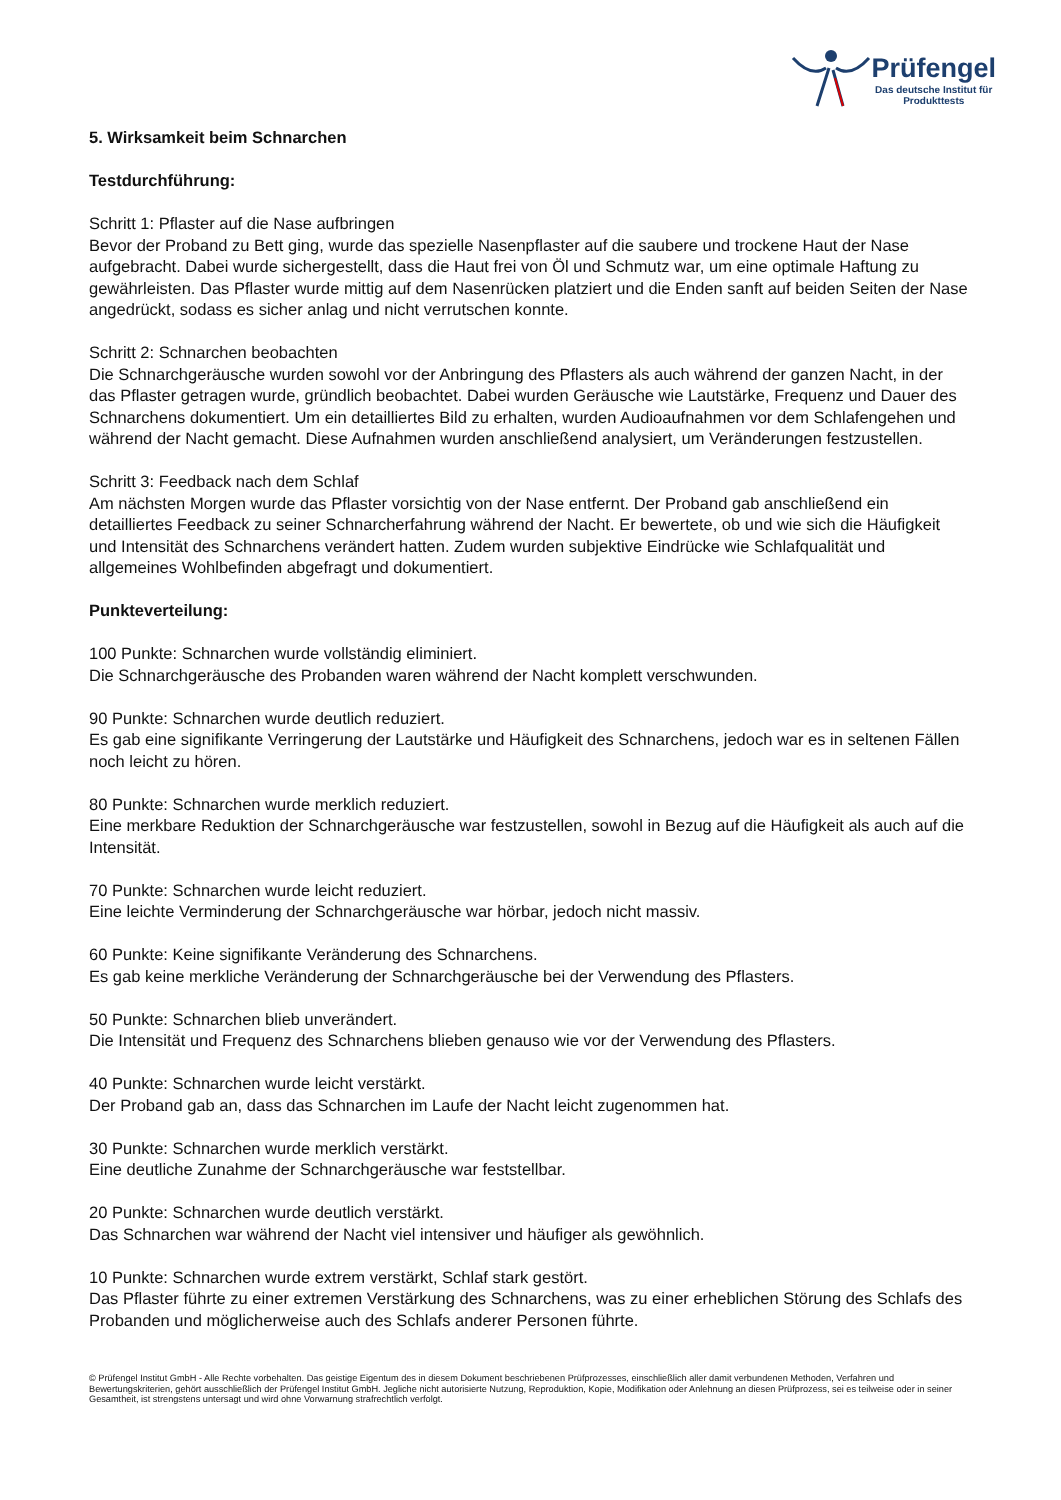Prüfengel
Das deutsche Institut für
Produkttests
5. Wirksamkeit beim Schnarchen
Testdurchführung:
Schritt 1: Pflaster auf die Nase aufbringen
Bevor der Proband zu Bett ging, wurde das spezielle Nasenpflaster auf die saubere und trockene Haut der Nase aufgebracht. Dabei wurde sichergestellt, dass die Haut frei von Öl und Schmutz war, um eine optimale Haftung zu gewährleisten. Das Pflaster wurde mittig auf dem Nasenrücken platziert und die Enden sanft auf beiden Seiten der Nase angedrückt, sodass es sicher anlag und nicht verrutschen konnte.
Schritt 2: Schnarchen beobachten
Die Schnarchgeräusche wurden sowohl vor der Anbringung des Pflasters als auch während der ganzen Nacht, in der das Pflaster getragen wurde, gründlich beobachtet. Dabei wurden Geräusche wie Lautstärke, Frequenz und Dauer des Schnarchens dokumentiert. Um ein detailliertes Bild zu erhalten, wurden Audioaufnahmen vor dem Schlafengehen und während der Nacht gemacht. Diese Aufnahmen wurden anschließend analysiert, um Veränderungen festzustellen.
Schritt 3: Feedback nach dem Schlaf
Am nächsten Morgen wurde das Pflaster vorsichtig von der Nase entfernt. Der Proband gab anschließend ein detailliertes Feedback zu seiner Schnarcherfahrung während der Nacht. Er bewertete, ob und wie sich die Häufigkeit und Intensität des Schnarchens verändert hatten. Zudem wurden subjektive Eindrücke wie Schlafqualität und allgemeines Wohlbefinden abgefragt und dokumentiert.
Punkteverteilung:
100 Punkte: Schnarchen wurde vollständig eliminiert.
Die Schnarchgeräusche des Probanden waren während der Nacht komplett verschwunden.
90 Punkte: Schnarchen wurde deutlich reduziert.
Es gab eine signifikante Verringerung der Lautstärke und Häufigkeit des Schnarchens, jedoch war es in seltenen Fällen noch leicht zu hören.
80 Punkte: Schnarchen wurde merklich reduziert.
Eine merkbare Reduktion der Schnarchgeräusche war festzustellen, sowohl in Bezug auf die Häufigkeit als auch auf die Intensität.
70 Punkte: Schnarchen wurde leicht reduziert.
Eine leichte Verminderung der Schnarchgeräusche war hörbar, jedoch nicht massiv.
60 Punkte: Keine signifikante Veränderung des Schnarchens.
Es gab keine merkliche Veränderung der Schnarchgeräusche bei der Verwendung des Pflasters.
50 Punkte: Schnarchen blieb unverändert.
Die Intensität und Frequenz des Schnarchens blieben genauso wie vor der Verwendung des Pflasters.
40 Punkte: Schnarchen wurde leicht verstärkt.
Der Proband gab an, dass das Schnarchen im Laufe der Nacht leicht zugenommen hat.
30 Punkte: Schnarchen wurde merklich verstärkt.
Eine deutliche Zunahme der Schnarchgeräusche war feststellbar.
20 Punkte: Schnarchen wurde deutlich verstärkt.
Das Schnarchen war während der Nacht viel intensiver und häufiger als gewöhnlich.
10 Punkte: Schnarchen wurde extrem verstärkt, Schlaf stark gestört.
Das Pflaster führte zu einer extremen Verstärkung des Schnarchens, was zu einer erheblichen Störung des Schlafs des Probanden und möglicherweise auch des Schlafs anderer Personen führte.
© Prüfengel Institut GmbH - Alle Rechte vorbehalten. Das geistige Eigentum des in diesem Dokument beschriebenen Prüfprozesses, einschließlich aller damit verbundenen Methoden, Verfahren und Bewertungskriterien, gehört ausschließlich der Prüfengel Institut GmbH. Jegliche nicht autorisierte Nutzung, Reproduktion, Kopie, Modifikation oder Anlehnung an diesen Prüfprozess, sei es teilweise oder in seiner Gesamtheit, ist strengstens untersagt und wird ohne Vorwarnung strafrechtlich verfolgt.